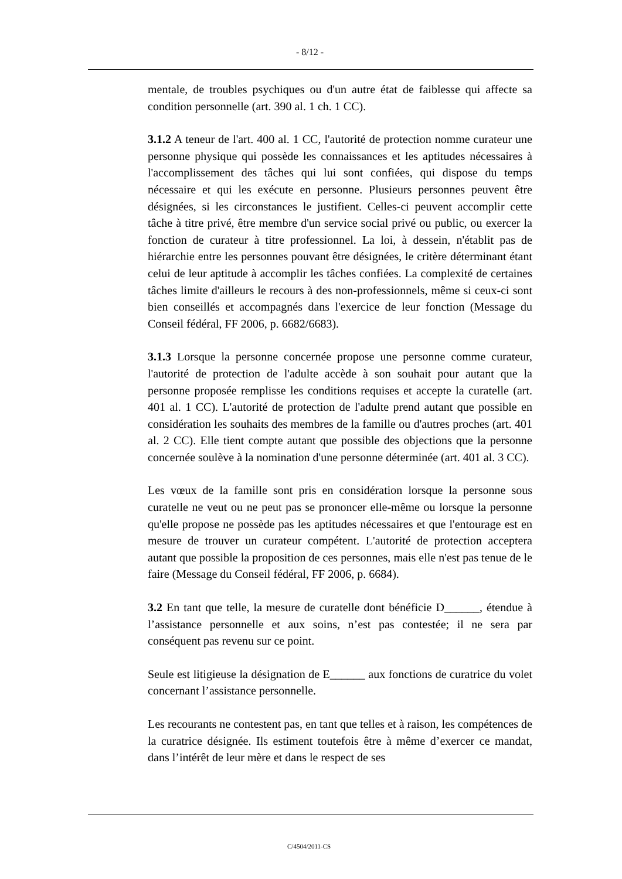- 8/12 -
mentale, de troubles psychiques ou d'un autre état de faiblesse qui affecte sa condition personnelle (art. 390 al. 1 ch. 1 CC).
3.1.2 A teneur de l'art. 400 al. 1 CC, l'autorité de protection nomme curateur une personne physique qui possède les connaissances et les aptitudes nécessaires à l'accomplissement des tâches qui lui sont confiées, qui dispose du temps nécessaire et qui les exécute en personne. Plusieurs personnes peuvent être désignées, si les circonstances le justifient. Celles-ci peuvent accomplir cette tâche à titre privé, être membre d'un service social privé ou public, ou exercer la fonction de curateur à titre professionnel. La loi, à dessein, n'établit pas de hiérarchie entre les personnes pouvant être désignées, le critère déterminant étant celui de leur aptitude à accomplir les tâches confiées. La complexité de certaines tâches limite d'ailleurs le recours à des non-professionnels, même si ceux-ci sont bien conseillés et accompagnés dans l'exercice de leur fonction (Message du Conseil fédéral, FF 2006, p. 6682/6683).
3.1.3 Lorsque la personne concernée propose une personne comme curateur, l'autorité de protection de l'adulte accède à son souhait pour autant que la personne proposée remplisse les conditions requises et accepte la curatelle (art. 401 al. 1 CC). L'autorité de protection de l'adulte prend autant que possible en considération les souhaits des membres de la famille ou d'autres proches (art. 401 al. 2 CC). Elle tient compte autant que possible des objections que la personne concernée soulève à la nomination d'une personne déterminée (art. 401 al. 3 CC).
Les vœux de la famille sont pris en considération lorsque la personne sous curatelle ne veut ou ne peut pas se prononcer elle-même ou lorsque la personne qu'elle propose ne possède pas les aptitudes nécessaires et que l'entourage est en mesure de trouver un curateur compétent. L'autorité de protection acceptera autant que possible la proposition de ces personnes, mais elle n'est pas tenue de le faire (Message du Conseil fédéral, FF 2006, p. 6684).
3.2 En tant que telle, la mesure de curatelle dont bénéficie D______, étendue à l’assistance personnelle et aux soins, n’est pas contestée; il ne sera par conséquent pas revenu sur ce point.
Seule est litigieuse la désignation de E______ aux fonctions de curatrice du volet concernant l’assistance personnelle.
Les recourants ne contestent pas, en tant que telles et à raison, les compétences de la curatrice désignée. Ils estiment toutefois être à même d’exercer ce mandat, dans l’intérêt de leur mère et dans le respect de ses
C/4504/2011-CS